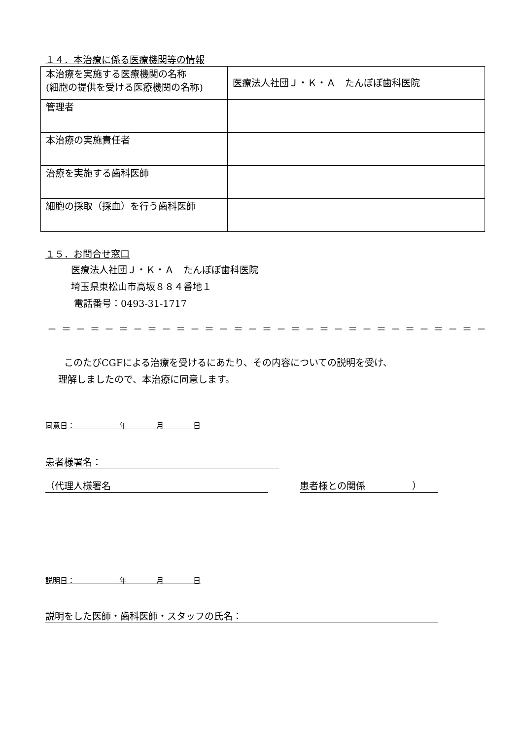１４．本治療に係る医療機関等の情報
| 本治療を実施する医療機関の名称 (細胞の提供を受ける医療機関の名称) | 医療法人社団Ｊ・Ｋ・Ａ たんぽぽ歯科医院 |
| 管理者 | |
| 本治療の実施責任者 | |
| 治療を実施する歯科医師 | |
| 細胞の採取（採血）を行う歯科医師 | |
１５．お問合せ窓口
医療法人社団Ｊ・Ｋ・Ａ　たんぽぽ歯科医院
埼玉県東松山市高坂８８４番地１
電話番号：0493-31-1717
－ ＝ － ＝ － ＝ － ＝ － ＝ － ＝ － ＝ － ＝ － ＝ － ＝ － ＝ － ＝ － ＝ － ＝ － ＝ －
このたびCGFによる治療を受けるにあたり、その内容についての説明を受け、
理解しましたので、本治療に同意します。
同意日：　　　　　　年　　　　月　　　　日
患者様署名：
（代理人様署名 患者様との関係　　　　　）
説明日：　　　　　　年　　　　月　　　　日
説明をした医師・歯科医師・スタッフの氏名：